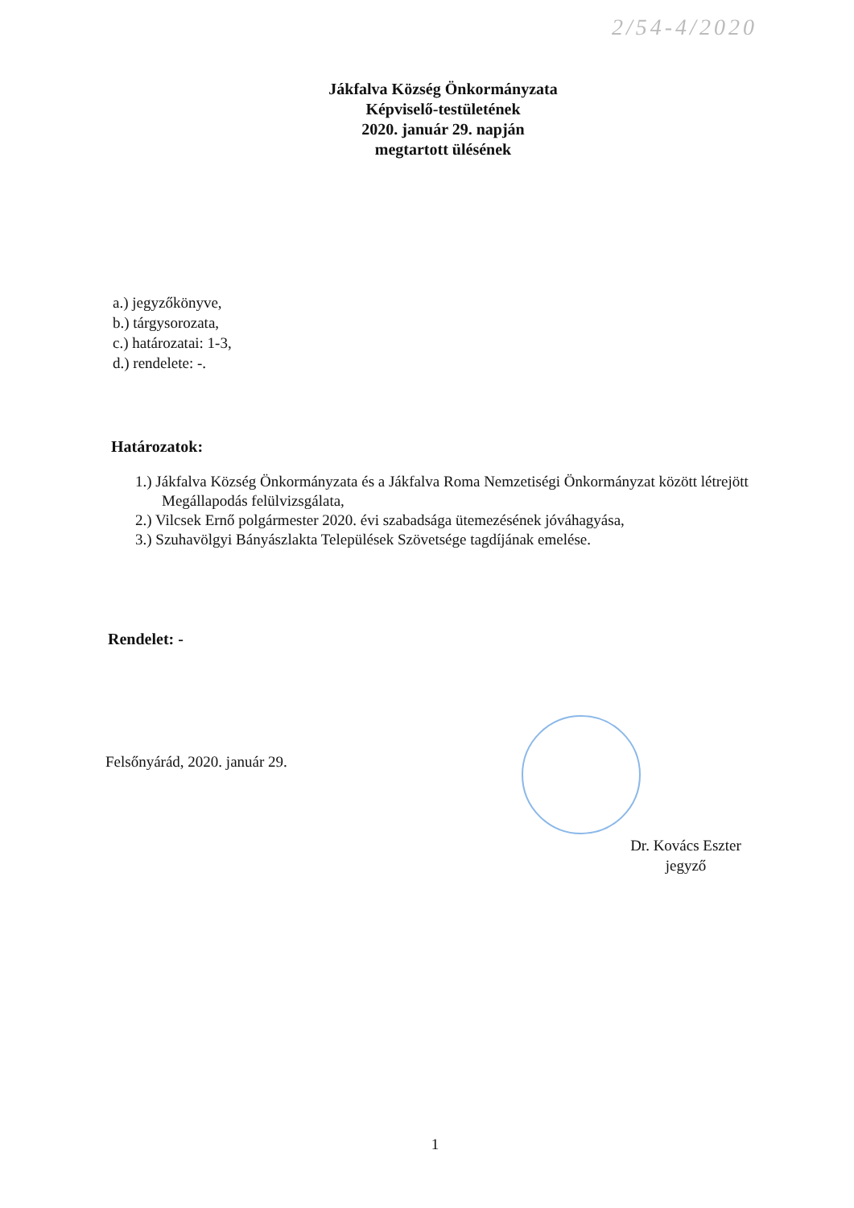2/54-4/2020
Jákfalva Község Önkormányzata
Képviselő-testületének
2020. január 29. napján
megtartott ülésének
a.) jegyzőkönyve,
b.) tárgysorozata,
c.) határozatai: 1-3,
d.) rendelete: -.
Határozatok:
1.) Jákfalva Község Önkormányzata és a Jákfalva Roma Nemzetiségi Önkormányzat között létrejött Megállapodás felülvizsgálata,
2.) Vilcsek Ernő polgármester 2020. évi szabadsága ütemezésének jóváhagyása,
3.) Szuhavölgyi Bányászlakta Települések Szövetsége tagdíjának emelése.
Rendelet: -
Felsőnyárád, 2020. január 29.
Dr. Kovács Eszter
jegyző
1